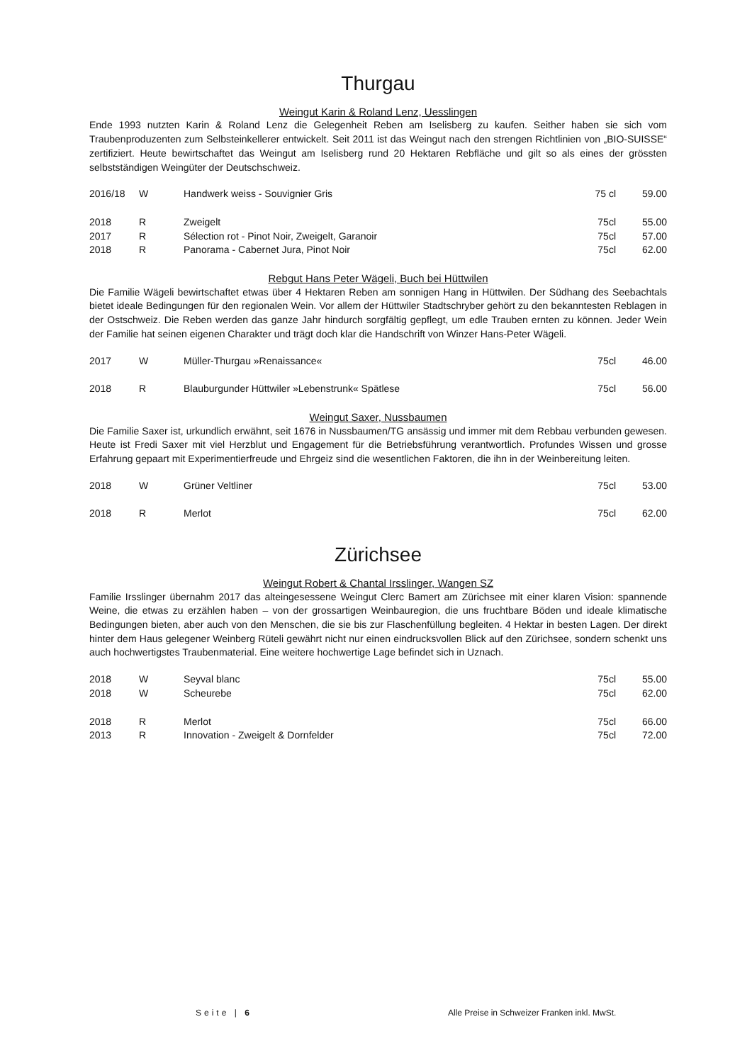Thurgau
Weingut Karin & Roland Lenz, Uesslingen
Ende 1993 nutzten Karin & Roland Lenz die Gelegenheit Reben am Iselisberg zu kaufen. Seither haben sie sich vom Traubenproduzenten zum Selbsteinkellerer entwickelt. Seit 2011 ist das Weingut nach den strengen Richtlinien von „BIO-SUISSE“ zertifiziert. Heute bewirtschaftet das Weingut am Iselisberg rund 20 Hektaren Rebfläche und gilt so als eines der grössten selbstständigen Weingüter der Deutschschweiz.
| 2016/18 | W | Handwerk weiss - Souvignier Gris | 75 cl | 59.00 |
| 2018 | R | Zweigelt | 75cl | 55.00 |
| 2017 | R | Sélection rot - Pinot Noir, Zweigelt, Garanoir | 75cl | 57.00 |
| 2018 | R | Panorama - Cabernet Jura, Pinot Noir | 75cl | 62.00 |
Rebgut Hans Peter Wägeli, Buch bei Hüttwilen
Die Familie Wägeli bewirtschaftet etwas über 4 Hektaren Reben am sonnigen Hang in Hüttwilen. Der Südhang des Seebachtals bietet ideale Bedingungen für den regionalen Wein. Vor allem der Hüttwiler Stadtschryber gehört zu den bekanntesten Reblagen in der Ostschweiz. Die Reben werden das ganze Jahr hindurch sorgfältig gepflegt, um edle Trauben ernten zu können. Jeder Wein der Familie hat seinen eigenen Charakter und trägt doch klar die Handschrift von Winzer Hans-Peter Wägeli.
| 2017 | W | Müller-Thurgau »Renaissance« | 75cl | 46.00 |
| 2018 | R | Blauburgunder Hüttwiler »Lebenstrunk« Spätlese | 75cl | 56.00 |
Weingut Saxer, Nussbaumen
Die Familie Saxer ist, urkundlich erwähnt, seit 1676 in Nussbaumen/TG ansässig und immer mit dem Rebbau verbunden gewesen. Heute ist Fredi Saxer mit viel Herzblut und Engagement für die Betriebsführung verantwortlich. Profundes Wissen und grosse Erfahrung gepaart mit Experimentierfreude und Ehrgeiz sind die wesentlichen Faktoren, die ihn in der Weinbereitung leiten.
| 2018 | W | Grüner Veltliner | 75cl | 53.00 |
| 2018 | R | Merlot | 75cl | 62.00 |
Zürichsee
Weingut Robert & Chantal Irsslinger, Wangen SZ
Familie Irsslinger übernahm 2017 das alteingesessene Weingut Clerc Bamert am Zürichsee mit einer klaren Vision: spannende Weine, die etwas zu erzählen haben – von der grossartigen Weinbauregion, die uns fruchtbare Böden und ideale klimatische Bedingungen bieten, aber auch von den Menschen, die sie bis zur Flaschenfüllung begleiten. 4 Hektar in besten Lagen. Der direkt hinter dem Haus gelegener Weinberg Rüteli gewährt nicht nur einen eindrucksvollen Blick auf den Zürichsee, sondern schenkt uns auch hochwertigstes Traubenmaterial. Eine weitere hochwertige Lage befindet sich in Uznach.
| 2018 | W | Seyval blanc | 75cl | 55.00 |
| 2018 | W | Scheurebe | 75cl | 62.00 |
| 2018 | R | Merlot | 75cl | 66.00 |
| 2013 | R | Innovation - Zweigelt & Dornfelder | 75cl | 72.00 |
Seite | 6
Alle Preise in Schweizer Franken inkl. MwSt.